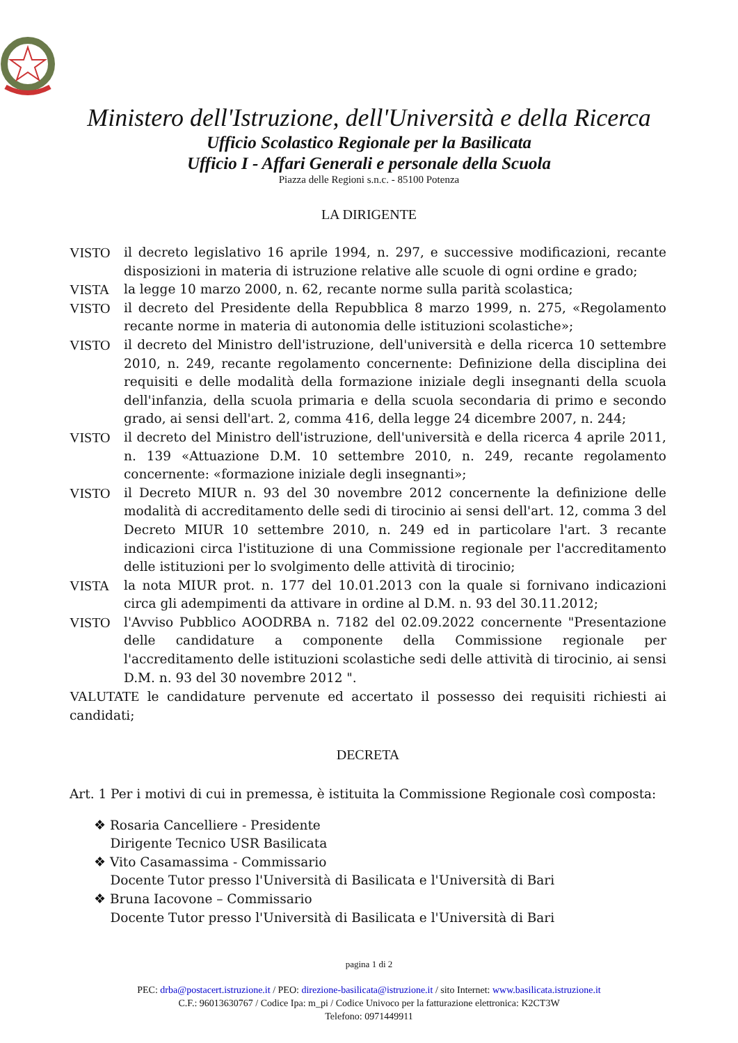Ministero dell'Istruzione, dell'Università e della Ricerca
Ufficio Scolastico Regionale per la Basilicata
Ufficio I - Affari Generali e personale della Scuola
Piazza delle Regioni s.n.c. - 85100 Potenza
LA DIRIGENTE
VISTO il decreto legislativo 16 aprile 1994, n. 297, e successive modificazioni, recante disposizioni in materia di istruzione relative alle scuole di ogni ordine e grado;
VISTA la legge 10 marzo 2000, n. 62, recante norme sulla parità scolastica;
VISTO il decreto del Presidente della Repubblica 8 marzo 1999, n. 275, «Regolamento recante norme in materia di autonomia delle istituzioni scolastiche»;
VISTO il decreto del Ministro dell'istruzione, dell'università e della ricerca 10 settembre 2010, n. 249, recante regolamento concernente: Definizione della disciplina dei requisiti e delle modalità della formazione iniziale degli insegnanti della scuola dell'infanzia, della scuola primaria e della scuola secondaria di primo e secondo grado, ai sensi dell'art. 2, comma 416, della legge 24 dicembre 2007, n. 244;
VISTO il decreto del Ministro dell'istruzione, dell'università e della ricerca 4 aprile 2011, n. 139 «Attuazione D.M. 10 settembre 2010, n. 249, recante regolamento concernente: «formazione iniziale degli insegnanti»;
VISTO il Decreto MIUR n. 93 del 30 novembre 2012 concernente la definizione delle modalità di accreditamento delle sedi di tirocinio ai sensi dell'art. 12, comma 3 del Decreto MIUR 10 settembre 2010, n. 249 ed in particolare l'art. 3 recante indicazioni circa l'istituzione di una Commissione regionale per l'accreditamento delle istituzioni per lo svolgimento delle attività di tirocinio;
VISTA la nota MIUR prot. n. 177 del 10.01.2013 con la quale si fornivano indicazioni circa gli adempimenti da attivare in ordine al D.M. n. 93 del 30.11.2012;
VISTO l'Avviso Pubblico AOODRBA n. 7182 del 02.09.2022 concernente "Presentazione delle candidature a componente della Commissione regionale per l'accreditamento delle istituzioni scolastiche sedi delle attività di tirocinio, ai sensi D.M. n. 93 del 30 novembre 2012 ".
VALUTATE le candidature pervenute ed accertato il possesso dei requisiti richiesti ai candidati;
DECRETA
Art. 1 Per i motivi di cui in premessa, è istituita la Commissione Regionale così composta:
❖ Rosaria Cancelliere - Presidente
Dirigente Tecnico USR Basilicata
❖ Vito Casamassima - Commissario
Docente Tutor presso l'Università di Basilicata e l'Università di Bari
❖ Bruna Iacovone – Commissario
Docente Tutor presso l'Università di Basilicata e l'Università di Bari
pagina 1 di 2
PEC: drba@postacert.istruzione.it / PEO: direzione-basilicata@istruzione.it / sito Internet: www.basilicata.istruzione.it
C.F.: 96013630767 / Codice Ipa: m_pi / Codice Univoco per la fatturazione elettronica: K2CT3W
Telefono: 0971449911